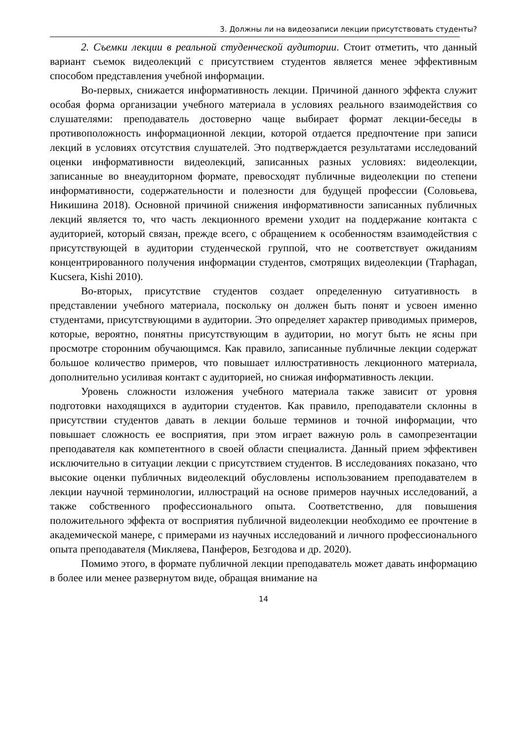3. Должны ли на видеозаписи лекции присутствовать студенты?
2. Съемки лекции в реальной студенческой аудитории. Стоит отметить, что данный вариант съемок видеолекций с присутствием студентов является менее эффективным способом представления учебной информации.
Во-первых, снижается информативность лекции. Причиной данного эффекта служит особая форма организации учебного материала в условиях реального взаимодействия со слушателями: преподаватель достоверно чаще выбирает формат лекции-беседы в противоположность информационной лекции, которой отдается предпочтение при записи лекций в условиях отсутствия слушателей. Это подтверждается результатами исследований оценки информативности видеолекций, записанных разных условиях: видеолекции, записанные во внеаудиторном формате, превосходят публичные видеолекции по степени информативности, содержательности и полезности для будущей профессии (Соловьева, Никишина 2018). Основной причиной снижения информативности записанных публичных лекций является то, что часть лекционного времени уходит на поддержание контакта с аудиторией, который связан, прежде всего, с обращением к особенностям взаимодействия с присутствующей в аудитории студенческой группой, что не соответствует ожиданиям концентрированного получения информации студентов, смотрящих видеолекции (Traphagan, Kucsera, Kishi 2010).
Во-вторых, присутствие студентов создает определенную ситуативность в представлении учебного материала, поскольку он должен быть понят и усвоен именно студентами, присутствующими в аудитории. Это определяет характер приводимых примеров, которые, вероятно, понятны присутствующим в аудитории, но могут быть не ясны при просмотре сторонним обучающимся. Как правило, записанные публичные лекции содержат большое количество примеров, что повышает иллюстративность лекционного материала, дополнительно усиливая контакт с аудиторией, но снижая информативность лекции.
Уровень сложности изложения учебного материала также зависит от уровня подготовки находящихся в аудитории студентов. Как правило, преподаватели склонны в присутствии студентов давать в лекции больше терминов и точной информации, что повышает сложность ее восприятия, при этом играет важную роль в самопрезентации преподавателя как компетентного в своей области специалиста. Данный прием эффективен исключительно в ситуации лекции с присутствием студентов. В исследованиях показано, что высокие оценки публичных видеолекций обусловлены использованием преподавателем в лекции научной терминологии, иллюстраций на основе примеров научных исследований, а также собственного профессионального опыта. Соответственно, для повышения положительного эффекта от восприятия публичной видеолекции необходимо ее прочтение в академической манере, с примерами из научных исследований и личного профессионального опыта преподавателя (Микляева, Панферов, Безгодова и др. 2020).
Помимо этого, в формате публичной лекции преподаватель может давать информацию в более или менее развернутом виде, обращая внимание на
14